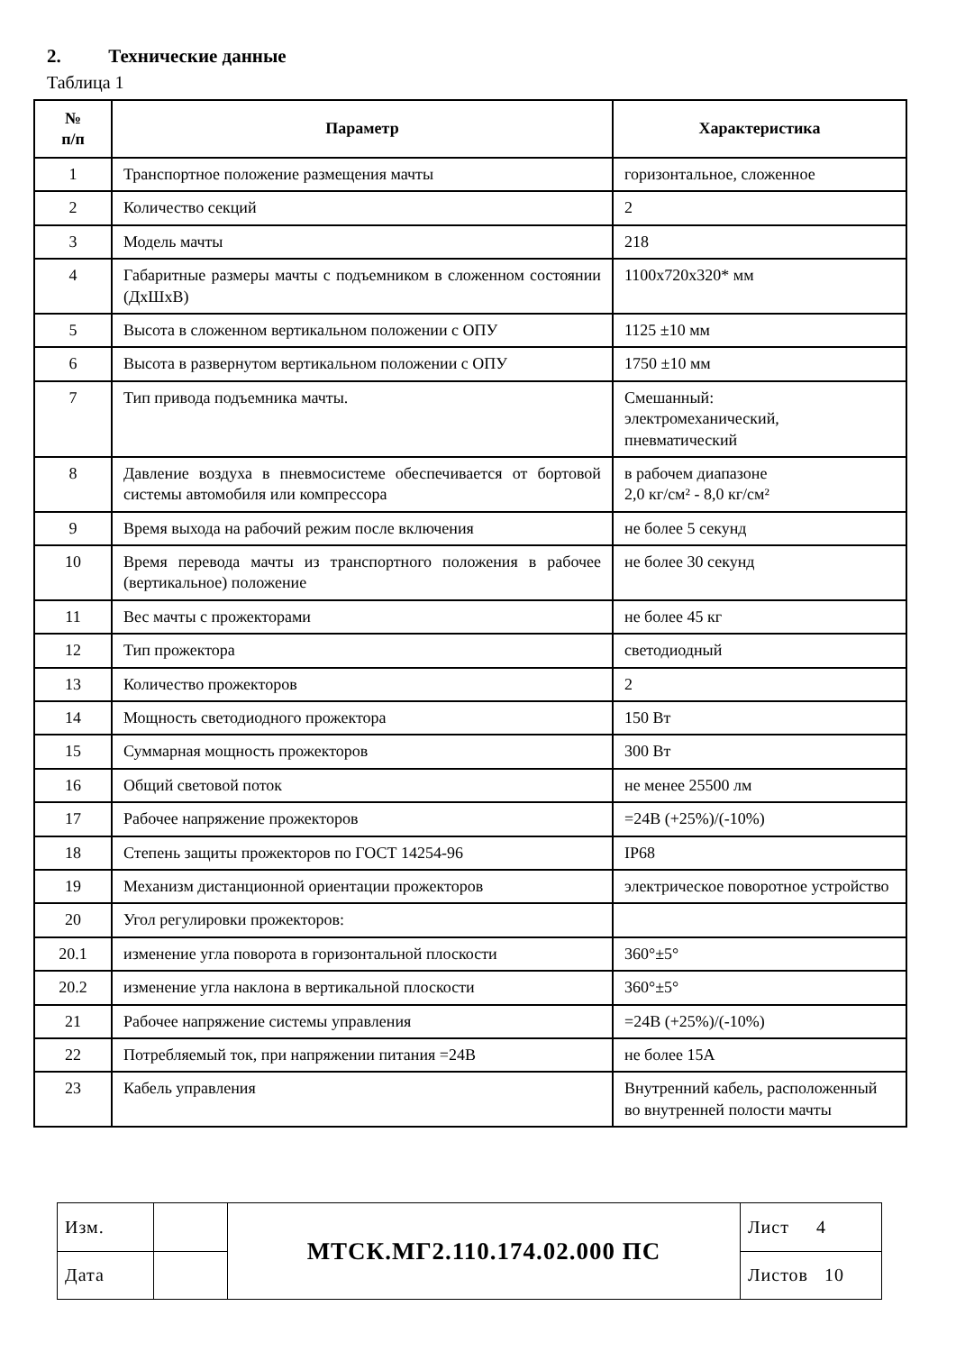2. Технические данные
Таблица 1
| № п/п | Параметр | Характеристика |
| --- | --- | --- |
| 1 | Транспортное положение размещения мачты | горизонтальное, сложенное |
| 2 | Количество секций | 2 |
| 3 | Модель мачты | 218 |
| 4 | Габаритные размеры мачты с подъемником в сложенном состоянии (ДхШхВ) | 1100х720х320* мм |
| 5 | Высота в сложенном вертикальном положении с ОПУ | 1125 ±10 мм |
| 6 | Высота в развернутом вертикальном положении с ОПУ | 1750 ±10 мм |
| 7 | Тип привода подъемника мачты. | Смешанный: электромеханический, пневматический |
| 8 | Давление воздуха в пневмосистеме обеспечивается от бортовой системы автомобиля или компрессора | в рабочем диапазоне 2,0 кг/см² - 8,0 кг/см² |
| 9 | Время выхода на рабочий режим после включения | не более 5 секунд |
| 10 | Время перевода мачты из транспортного положения в рабочее (вертикальное) положение | не более 30 секунд |
| 11 | Вес мачты с прожекторами | не более 45 кг |
| 12 | Тип прожектора | светодиодный |
| 13 | Количество прожекторов | 2 |
| 14 | Мощность светодиодного прожектора | 150 Вт |
| 15 | Суммарная мощность прожекторов | 300 Вт |
| 16 | Общий световой поток | не менее 25500 лм |
| 17 | Рабочее напряжение прожекторов | =24В (+25%)/(-10%) |
| 18 | Степень защиты прожекторов по ГОСТ 14254-96 | IP68 |
| 19 | Механизм дистанционной ориентации прожекторов | электрическое поворотное устройство |
| 20 | Угол регулировки прожекторов: | |
| 20.1 | изменение угла поворота в горизонтальной плоскости | 360°±5° |
| 20.2 | изменение угла наклона в вертикальной плоскости | 360°±5° |
| 21 | Рабочее напряжение системы управления | =24В (+25%)/(-10%) |
| 22 | Потребляемый ток, при напряжении питания =24В | не более 15А |
| 23 | Кабель управления | Внутренний кабель, расположенный во внутренней полости мачты |
| Изм. | | МТСК.МГ2.110.174.02.000 ПС | Лист 4 |
| Дата | | | Листов 10 |